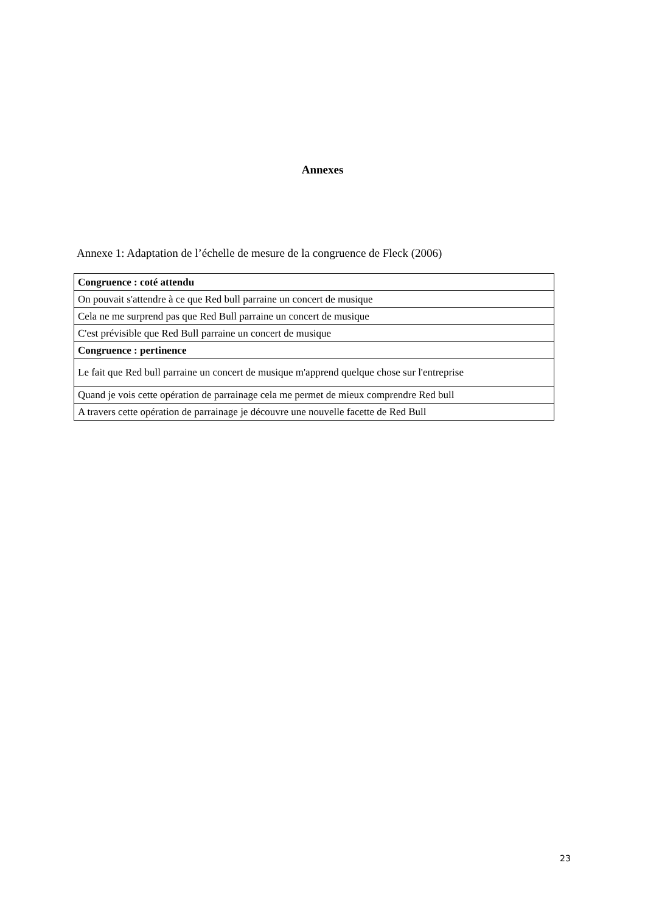Annexes
Annexe 1: Adaptation de l’échelle de mesure de la congruence de Fleck (2006)
| Congruence : coté attendu |
| On pouvait s'attendre à ce que Red bull parraine un concert de musique |
| Cela ne me surprend pas que Red Bull parraine un concert de musique |
| C'est prévisible que Red Bull parraine un concert de musique |
| Congruence : pertinence |
| Le fait que Red bull parraine un concert de musique m'apprend quelque chose sur l'entreprise |
| Quand je vois cette opération de parrainage cela me permet de mieux comprendre Red bull |
| A travers cette opération de parrainage je découvre une nouvelle facette de Red Bull |
23